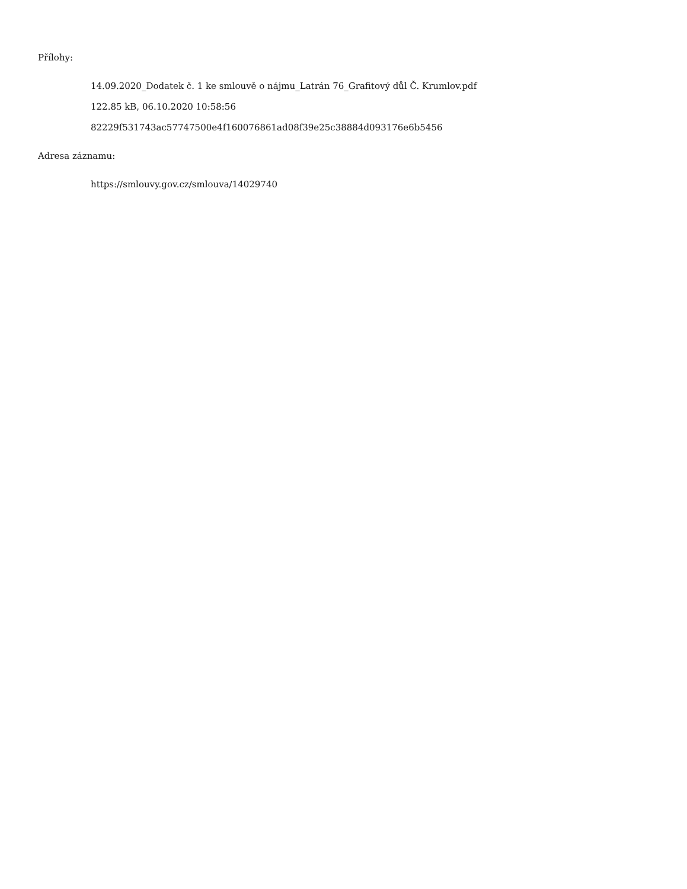Přílohy:
14.09.2020_Dodatek č. 1 ke smlouvě o nájmu_Latrán 76_Grafitový důl Č. Krumlov.pdf
122.85 kB, 06.10.2020 10:58:56
82229f531743ac57747500e4f160076861ad08f39e25c38884d093176e6b5456
Adresa záznamu:
https://smlouvy.gov.cz/smlouva/14029740